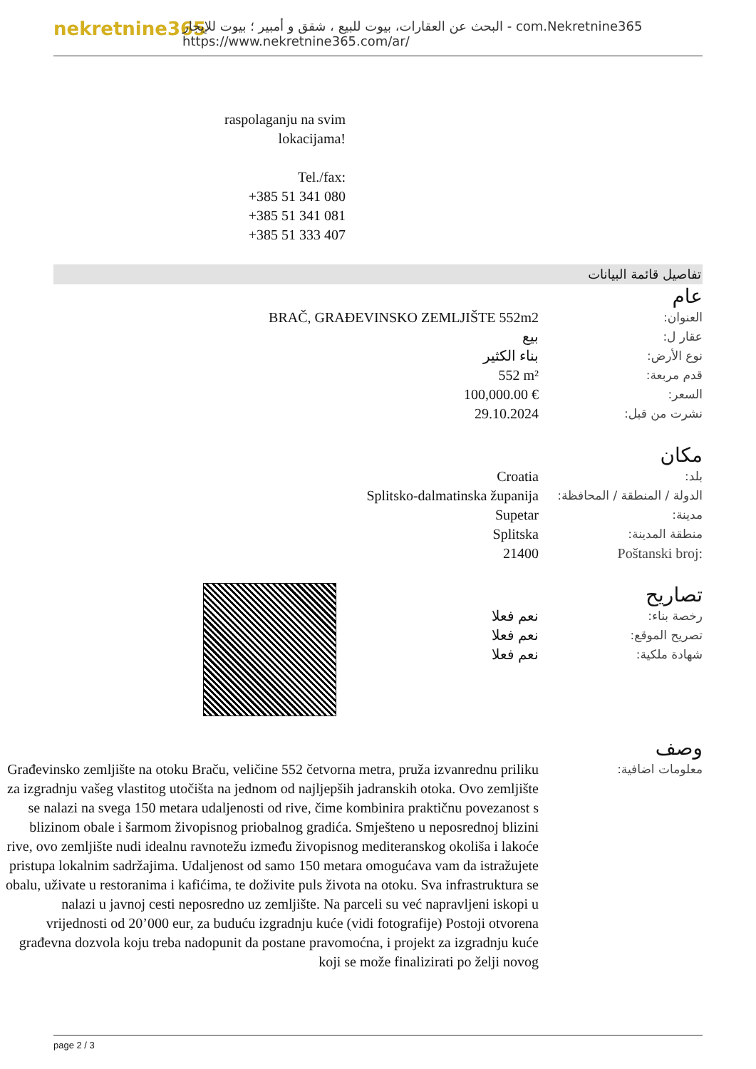nekretnine365
البحث عن العقارات، بيوت للبيع ، شقق و أمبير ؛ بيوت للإيجار - com.Nekretnine365
https://www.nekretnine365.com/ar/
raspolaganju na svim
lokacijama!
Tel./fax:
+385 51 341 080
+385 51 341 081
+385 51 333 407
تفاصيل قائمة البيانات
عام
| BRAČ, GRAĐEVINSKO ZEMLJIŠTE 552m2 | العنوان: |
| بيع | عقار ل: |
| بناء الكثير | نوع الأرض: |
| 552 m² | قدم مربعة: |
| 100,000.00 € | السعر: |
| 29.10.2024 | نشرت من قبل: |
مكان
| Croatia | بلد: |
| Splitsko-dalmatinska županija | الدولة / المنطقة / المحافظة: |
| Supetar | مدينة: |
| Splitska | منطقة المدينة: |
| 21400 | Poštanski broj: |
تصاريح
| نعم فعلا | رخصة بناء: |
| نعم فعلا | تصريح الموقع: |
| نعم فعلا | شهادة ملكية: |
وصف
| Građevinsko zemljište na otoku Braču, veličine 552 četvorna metra, pruža izvanrednu priliku za izgradnju vašeg vlastitog utočišta na jednom od najljepših jadranskih otoka. Ovo zemljište se nalazi na svega 150 metara udaljenosti od rive, čime kombinira praktičnu povezanost s blizinom obale i šarmom živopisnog priobalnog gradića. Smješteno u neposrednoj blizini rive, ovo zemljište nudi idealnu ravnotežu između živopisnog mediteranskog okoliša i lakoće pristupa lokalnim sadržajima. Udaljenost od samo 150 metara omogućava vam da istražujete obalu, uživate u restoranima i kafićima, te doživite puls života na otoku. Sva infrastruktura se nalazi u javnoj cesti neposredno uz zemljište. Na parceli su već napravljeni iskopi u vrijednosti od 20’000 eur, za buduću izgradnju kuće (vidi fotografije) Postoji otvorena građevna dozvola koju treba nadopunit da postane pravomoćna, i projekt za izgradnju kuće koji se može finalizirati po želji novog | معلومات اضافية: |
page 2 / 3